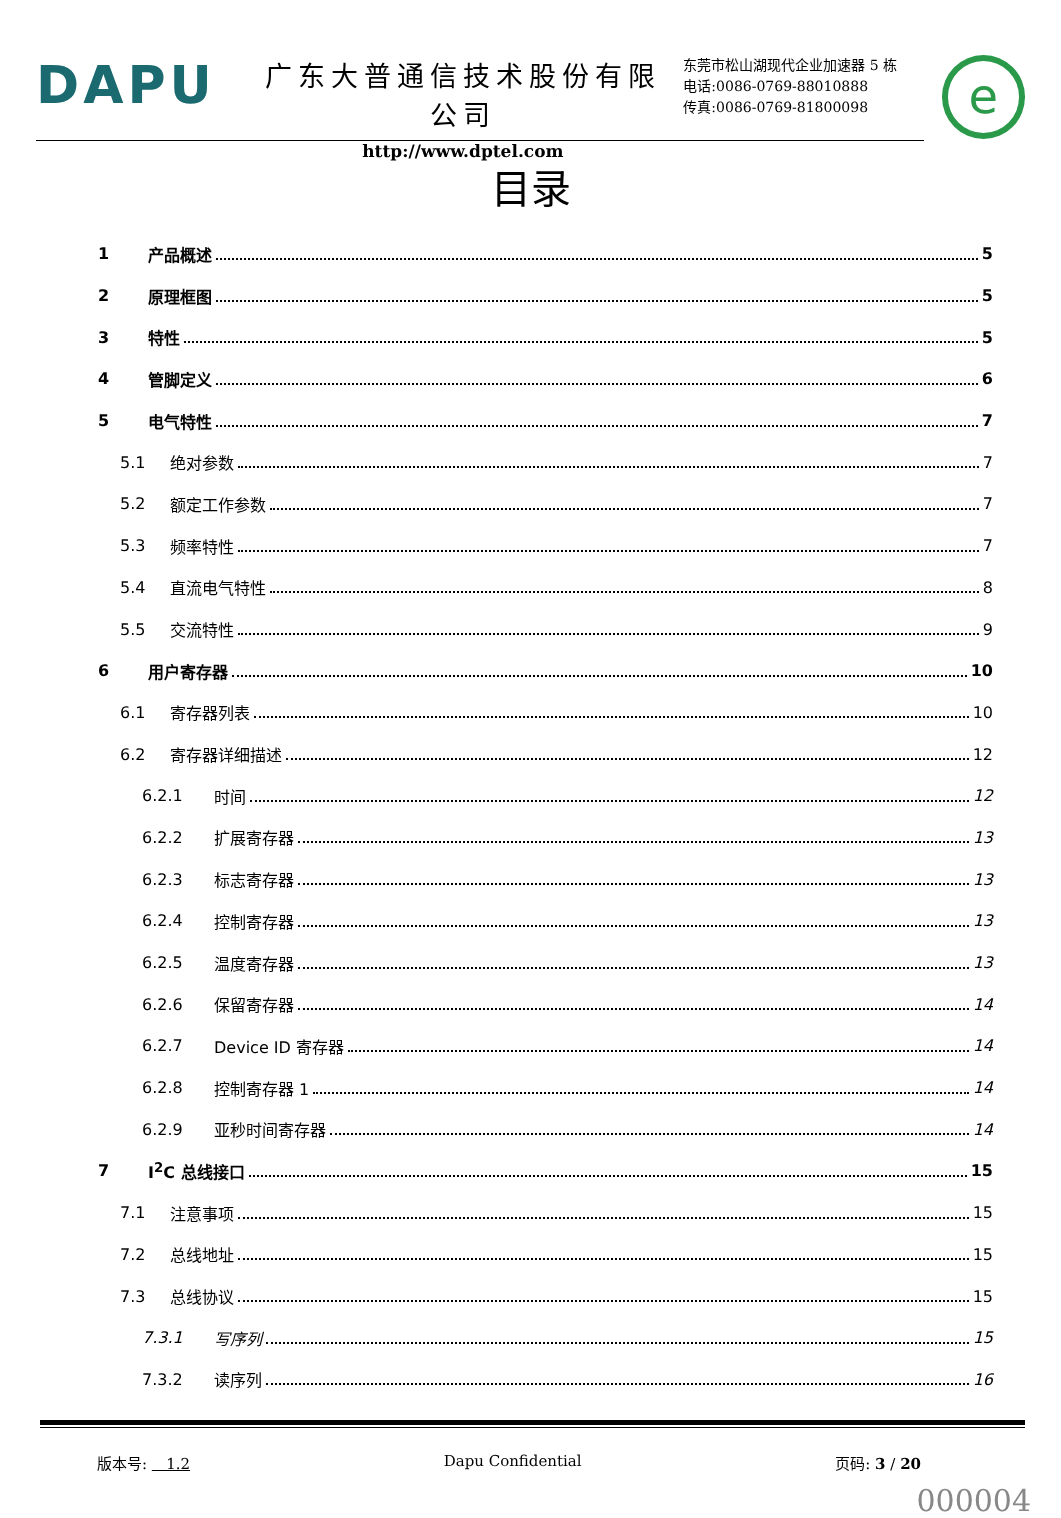DAPU
广东大普通信技术股份有限公司
http://www.dptel.com
东莞市松山湖现代企业加速器 5 栋
电话:0086-0769-88010888
传真:0086-0769-81800098
e
目录
1 产品概述 5
2 原理框图 5
3 特性 5
4 管脚定义 6
5 电气特性 7
5.1 绝对参数 7
5.2 额定工作参数 7
5.3 频率特性 7
5.4 直流电气特性 8
5.5 交流特性 9
6 用户寄存器 10
6.1 寄存器列表 10
6.2 寄存器详细描述 12
6.2.1 时间 12
6.2.2 扩展寄存器 13
6.2.3 标志寄存器 13
6.2.4 控制寄存器 13
6.2.5 温度寄存器 13
6.2.6 保留寄存器 14
6.2.7 Device ID 寄存器 14
6.2.8 控制寄存器 1 14
6.2.9 亚秒时间寄存器 14
7 I<sup>2</sup>C 总线接口 15
7.1 注意事项 15
7.2 总线地址 15
7.3 总线协议 15
7.3.1 写序列 15
7.3.2 读序列 16
版本号: 1.2 Dapu Confidential 页码: 3 / 20
000004